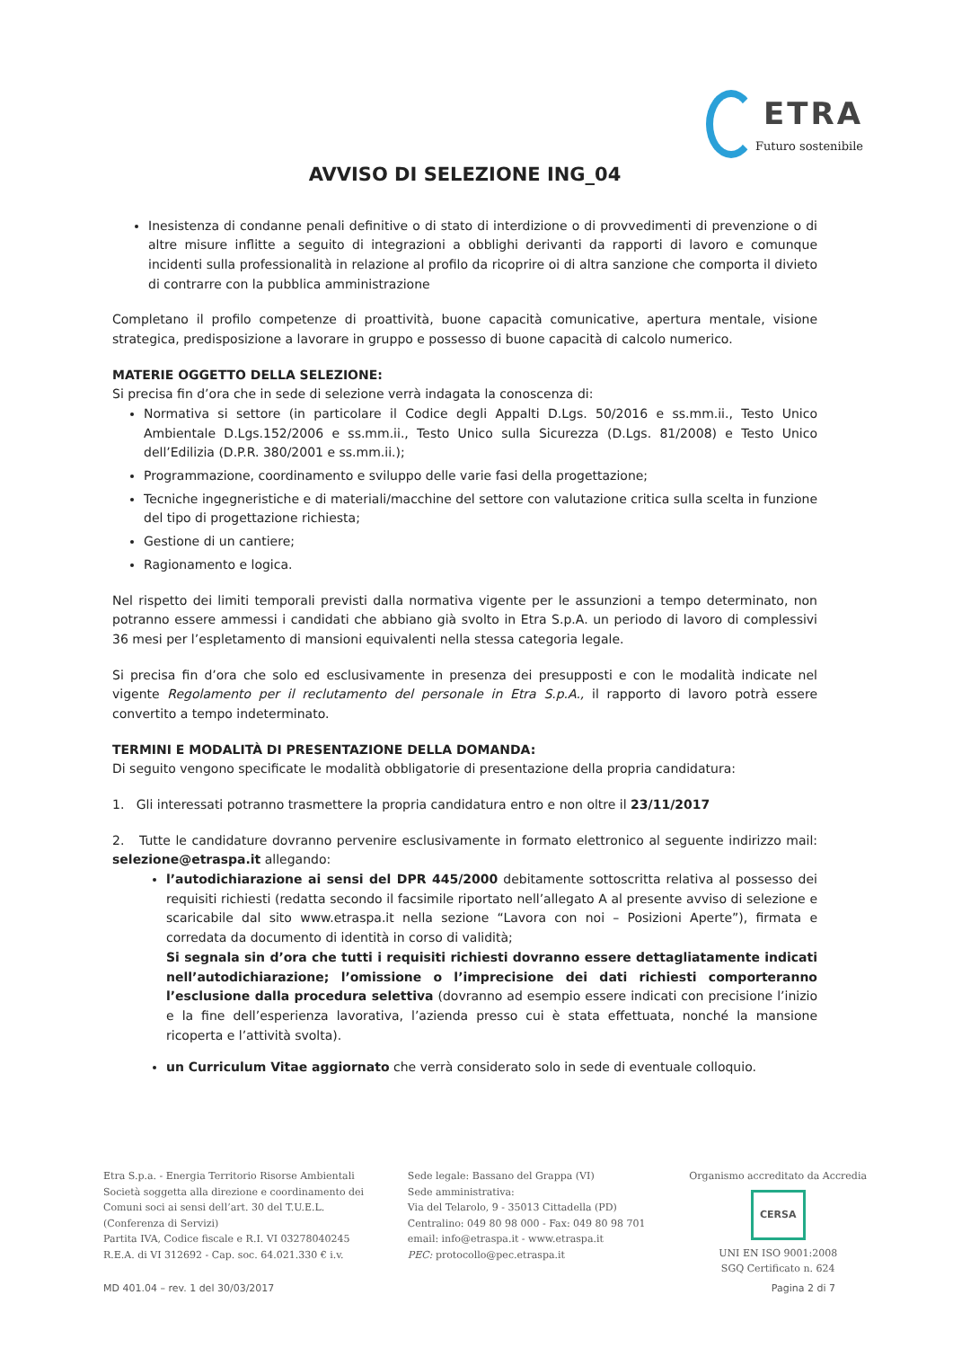ETRA
Futuro sostenibile
AVVISO DI SELEZIONE ING_04
Inesistenza di condanne penali definitive o di stato di interdizione o di provvedimenti di prevenzione o di altre misure inflitte a seguito di integrazioni a obblighi derivanti da rapporti di lavoro e comunque incidenti sulla professionalità in relazione al profilo da ricoprire oi di altra sanzione che comporta il divieto di contrarre con la pubblica amministrazione
Completano il profilo competenze di proattività, buone capacità comunicative, apertura mentale, visione strategica, predisposizione a lavorare in gruppo e possesso di buone capacità di calcolo numerico.
MATERIE OGGETTO DELLA SELEZIONE:
Si precisa fin d’ora che in sede di selezione verrà indagata la conoscenza di:
Normativa si settore (in particolare il Codice degli Appalti D.Lgs. 50/2016 e ss.mm.ii., Testo Unico Ambientale D.Lgs.152/2006 e ss.mm.ii., Testo Unico sulla Sicurezza (D.Lgs. 81/2008) e Testo Unico dell’Edilizia (D.P.R. 380/2001 e ss.mm.ii.);
Programmazione, coordinamento e sviluppo delle varie fasi della progettazione;
Tecniche ingegneristiche e di materiali/macchine del settore con valutazione critica sulla scelta in funzione del tipo di progettazione richiesta;
Gestione di un cantiere;
Ragionamento e logica.
Nel rispetto dei limiti temporali previsti dalla normativa vigente per le assunzioni a tempo determinato, non potranno essere ammessi i candidati che abbiano già svolto in Etra S.p.A. un periodo di lavoro di complessivi 36 mesi per l’espletamento di mansioni equivalenti nella stessa categoria legale.
Si precisa fin d’ora che solo ed esclusivamente in presenza dei presupposti e con le modalità indicate nel vigente Regolamento per il reclutamento del personale in Etra S.p.A., il rapporto di lavoro potrà essere convertito a tempo indeterminato.
TERMINI E MODALITÀ DI PRESENTAZIONE DELLA DOMANDA:
Di seguito vengono specificate le modalità obbligatorie di presentazione della propria candidatura:
1. Gli interessati potranno trasmettere la propria candidatura entro e non oltre il 23/11/2017
2. Tutte le candidature dovranno pervenire esclusivamente in formato elettronico al seguente indirizzo mail: selezione@etraspa.it allegando:
l’autodichiarazione ai sensi del DPR 445/2000 debitamente sottoscritta relativa al possesso dei requisiti richiesti (redatta secondo il facsimile riportato nell’allegato A al presente avviso di selezione e scaricabile dal sito www.etraspa.it nella sezione “Lavora con noi – Posizioni Aperte”), firmata e corredata da documento di identità in corso di validità;
Si segnala sin d’ora che tutti i requisiti richiesti dovranno essere dettagliatamente indicati nell’autodichiarazione; l’omissione o l’imprecisione dei dati richiesti comporteranno l’esclusione dalla procedura selettiva (dovranno ad esempio essere indicati con precisione l’inizio e la fine dell’esperienza lavorativa, l’azienda presso cui è stata effettuata, nonché la mansione ricoperta e l’attività svolta).
un Curriculum Vitae aggiornato che verrà considerato solo in sede di eventuale colloquio.
Etra S.p.a. - Energia Territorio Risorse Ambientali
Società soggetta alla direzione e coordinamento dei
Comuni soci ai sensi dell’art. 30 del T.U.E.L.
(Conferenza di Servizi)
Partita IVA, Codice fiscale e R.I. VI 03278040245
R.E.A. di VI 312692 - Cap. soc. 64.021.330 € i.v.
Sede legale: Bassano del Grappa (VI)
Sede amministrativa:
Via del Telarolo, 9 - 35013 Cittadella (PD)
Centralino: 049 80 98 000 - Fax: 049 80 98 701
email: info@etraspa.it - www.etraspa.it
PEC: protocollo@pec.etraspa.it
Organismo accreditato da Accredia
CERSA
UNI EN ISO 9001:2008
SGQ Certificato n. 624
MD 401.04 – rev. 1 del 30/03/2017 Pagina 2 di 7